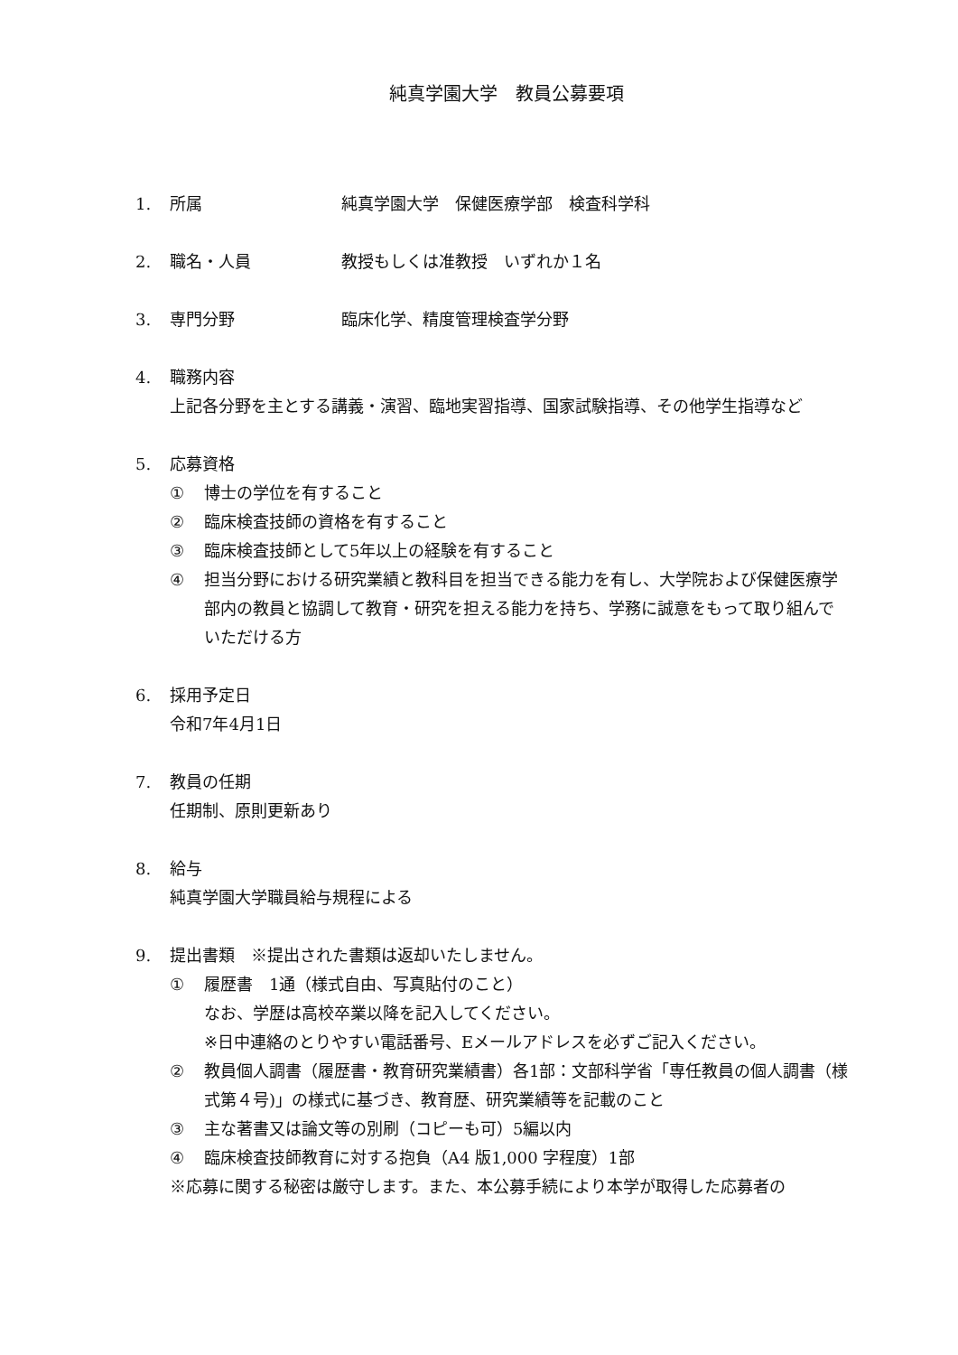純真学園大学　教員公募要項
1. 所属 純真学園大学　保健医療学部　検査科学科
2. 職名・人員 教授もしくは准教授　いずれか１名
3. 専門分野 臨床化学、精度管理検査学分野
4. 職務内容
上記各分野を主とする講義・演習、臨地実習指導、国家試験指導、その他学生指導など
5. 応募資格
① 博士の学位を有すること
② 臨床検査技師の資格を有すること
③ 臨床検査技師として5年以上の経験を有すること
④ 担当分野における研究業績と教科目を担当できる能力を有し、大学院および保健医療学部内の教員と協調して教育・研究を担える能力を持ち、学務に誠意をもって取り組んでいただける方
6. 採用予定日
令和7年4月1日
7. 教員の任期
任期制、原則更新あり
8. 給与
純真学園大学職員給与規程による
9. 提出書類　※提出された書類は返却いたしません。
① 履歴書　1通（様式自由、写真貼付のこと）
なお、学歴は高校卒業以降を記入してください。
※日中連絡のとりやすい電話番号、Eメールアドレスを必ずご記入ください。
② 教員個人調書（履歴書・教育研究業績書）各1部：文部科学省「専任教員の個人調書（様式第４号)」の様式に基づき、教育歴、研究業績等を記載のこと
③ 主な著書又は論文等の別刷（コピーも可）5編以内
④ 臨床検査技師教育に対する抱負（A4 版1,000 字程度）1部
※応募に関する秘密は厳守します。また、本公募手続により本学が取得した応募者の